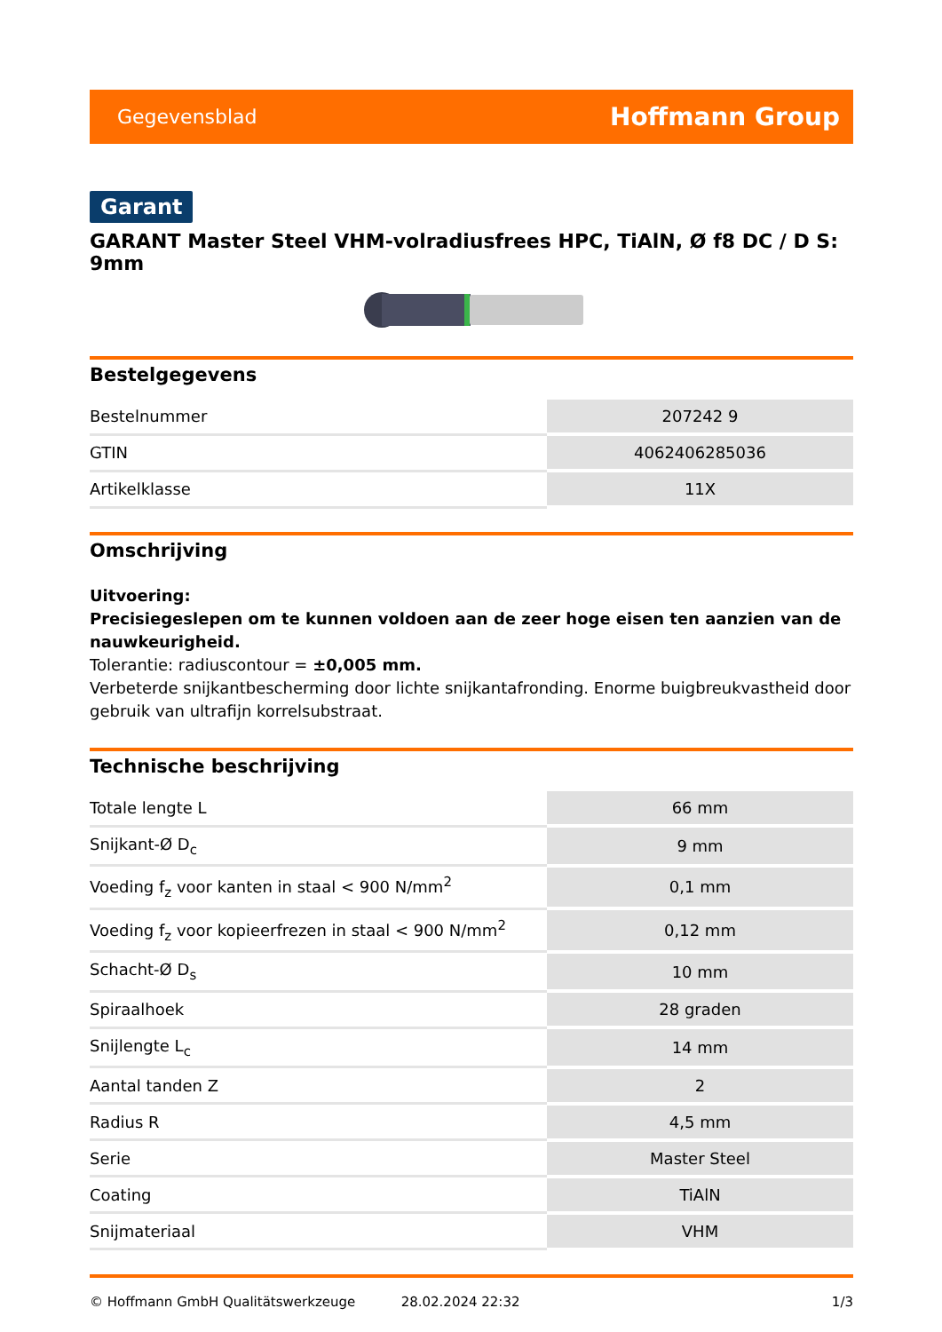Gegevensblad Hoffmann Group
Garant
GARANT Master Steel VHM-volradiusfrees HPC, TiAlN, Ø f8 DC / D S: 9mm
Bestelgegevens
| Bestelnummer | 207242 9 |
| GTIN | 4062406285036 |
| Artikelklasse | 11X |
Omschrijving
Uitvoering:
Precisiegeslepen om te kunnen voldoen aan de zeer hoge eisen ten aanzien van de nauwkeurigheid.
Tolerantie: radiuscontour = ±0,005 mm.
Verbeterde snijkantbescherming door lichte snijkantafronding. Enorme buigbreukvastheid door gebruik van ultrafijn korrelsubstraat.
Technische beschrijving
| Totale lengte L | 66 mm |
| Snijkant-Ø D<sub>c</sub> | 9 mm |
| Voeding f<sub>z</sub> voor kanten in staal < 900 N/mm<sup>2</sup> | 0,1 mm |
| Voeding f<sub>z</sub> voor kopieerfrezen in staal < 900 N/mm<sup>2</sup> | 0,12 mm |
| Schacht-Ø D<sub>s</sub> | 10 mm |
| Spiraalhoek | 28 graden |
| Snijlengte L<sub>c</sub> | 14 mm |
| Aantal tanden Z | 2 |
| Radius R | 4,5 mm |
| Serie | Master Steel |
| Coating | TiAlN |
| Snijmateriaal | VHM |
© Hoffmann GmbH Qualitätswerkzeuge 28.02.2024 22:32 1/3